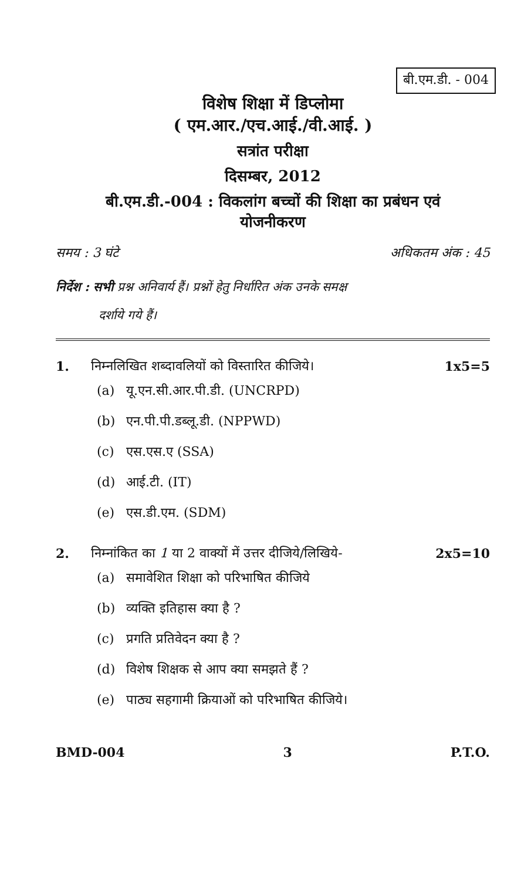बी.एम.डी. - 004
विशेष शिक्षा में डिप्लोमा
( एम.आर./एच.आई./वी.आई. )
सत्रांत परीक्षा
दिसम्बर, 2012
बी.एम.डी.-004 : विकलांग बच्चों की शिक्षा का प्रबंधन एवं
योजनीकरण
समय : 3 घंटे अधिकतम अंक : 45
निर्देश : सभी प्रश्न अनिवार्य हैं। प्रश्नों हेतु निर्धारित अंक उनके समक्ष
दर्शाये गये हैं।
1. निम्नलिखित शब्दावलियों को विस्तारित कीजिये। 1x5=5
(a) यू.एन.सी.आर.पी.डी. (UNCRPD)
(b) एन.पी.पी.डब्लू.डी. (NPPWD)
(c) एस.एस.ए (SSA)
(d) आई.टी. (IT)
(e) एस.डी.एम. (SDM)
2. निम्नांकित का 1 या 2 वाक्यों में उत्तर दीजिये/लिखिये- 2x5=10
(a) समावेशित शिक्षा को परिभाषित कीजिये
(b) व्यक्ति इतिहास क्या है ?
(c) प्रगति प्रतिवेदन क्या है ?
(d) विशेष शिक्षक से आप क्या समझते हैं ?
(e) पाठ्य सहगामी क्रियाओं को परिभाषित कीजिये।
BMD-004 3 P.T.O.